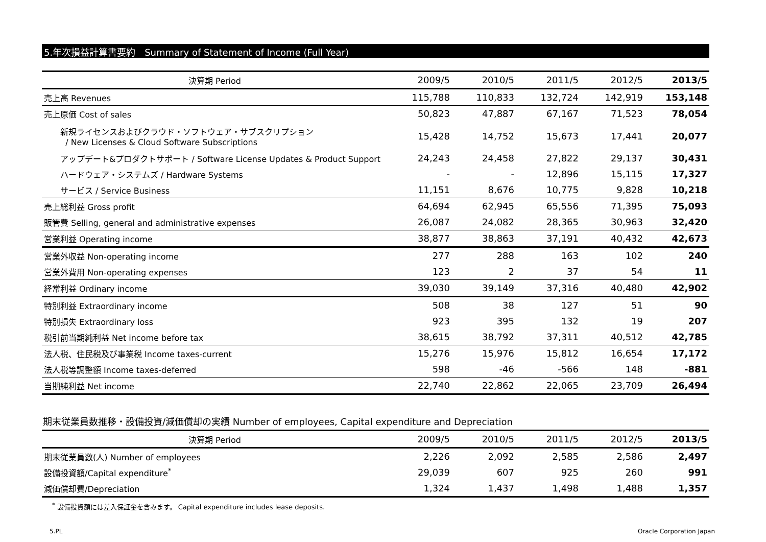5.年次損益計算書要約　Summary of Statement of Income (Full Year)
| 決算期 Period | 2009/5 | 2010/5 | 2011/5 | 2012/5 | 2013/5 |
| --- | --- | --- | --- | --- | --- |
| 売上高 Revenues | 115,788 | 110,833 | 132,724 | 142,919 | 153,148 |
| 売上原価 Cost of sales | 50,823 | 47,887 | 67,167 | 71,523 | 78,054 |
| 新規ライセンスおよびクラウド・ソフトウェア・サブスクリプション / New Licenses & Cloud Software Subscriptions | 15,428 | 14,752 | 15,673 | 17,441 | 20,077 |
| アップデート&プロダクトサポート / Software License Updates & Product Support | 24,243 | 24,458 | 27,822 | 29,137 | 30,431 |
| ハードウェア・システムズ / Hardware Systems | - | - | 12,896 | 15,115 | 17,327 |
| サービス / Service Business | 11,151 | 8,676 | 10,775 | 9,828 | 10,218 |
| 売上総利益 Gross profit | 64,694 | 62,945 | 65,556 | 71,395 | 75,093 |
| 販管費 Selling, general and administrative expenses | 26,087 | 24,082 | 28,365 | 30,963 | 32,420 |
| 営業利益 Operating income | 38,877 | 38,863 | 37,191 | 40,432 | 42,673 |
| 営業外収益 Non-operating income | 277 | 288 | 163 | 102 | 240 |
| 営業外費用 Non-operating expenses | 123 | 2 | 37 | 54 | 11 |
| 経常利益 Ordinary income | 39,030 | 39,149 | 37,316 | 40,480 | 42,902 |
| 特別利益 Extraordinary income | 508 | 38 | 127 | 51 | 90 |
| 特別損失 Extraordinary loss | 923 | 395 | 132 | 19 | 207 |
| 税引前当期純利益 Net income before tax | 38,615 | 38,792 | 37,311 | 40,512 | 42,785 |
| 法人税、住民税及び事業税 Income taxes-current | 15,276 | 15,976 | 15,812 | 16,654 | 17,172 |
| 法人税等調整額 Income taxes-deferred | 598 | -46 | -566 | 148 | -881 |
| 当期純利益 Net income | 22,740 | 22,862 | 22,065 | 23,709 | 26,494 |
期末従業員数推移・設備投資/減価償却の実績 Number of employees, Capital expenditure and Depreciation
| 決算期 Period | 2009/5 | 2010/5 | 2011/5 | 2012/5 | 2013/5 |
| --- | --- | --- | --- | --- | --- |
| 期末従業員数(人) Number of employees | 2,226 | 2,092 | 2,585 | 2,586 | 2,497 |
| 設備投資額/Capital expenditure<sup>*</sup> | 29,039 | 607 | 925 | 260 | 991 |
| 減価償却費/Depreciation | 1,324 | 1,437 | 1,498 | 1,488 | 1,357 |
<sup>*</sup> 設備投資額には差入保証金を含みます。 Capital expenditure includes lease deposits.
5.PL Oracle Corporation Japan